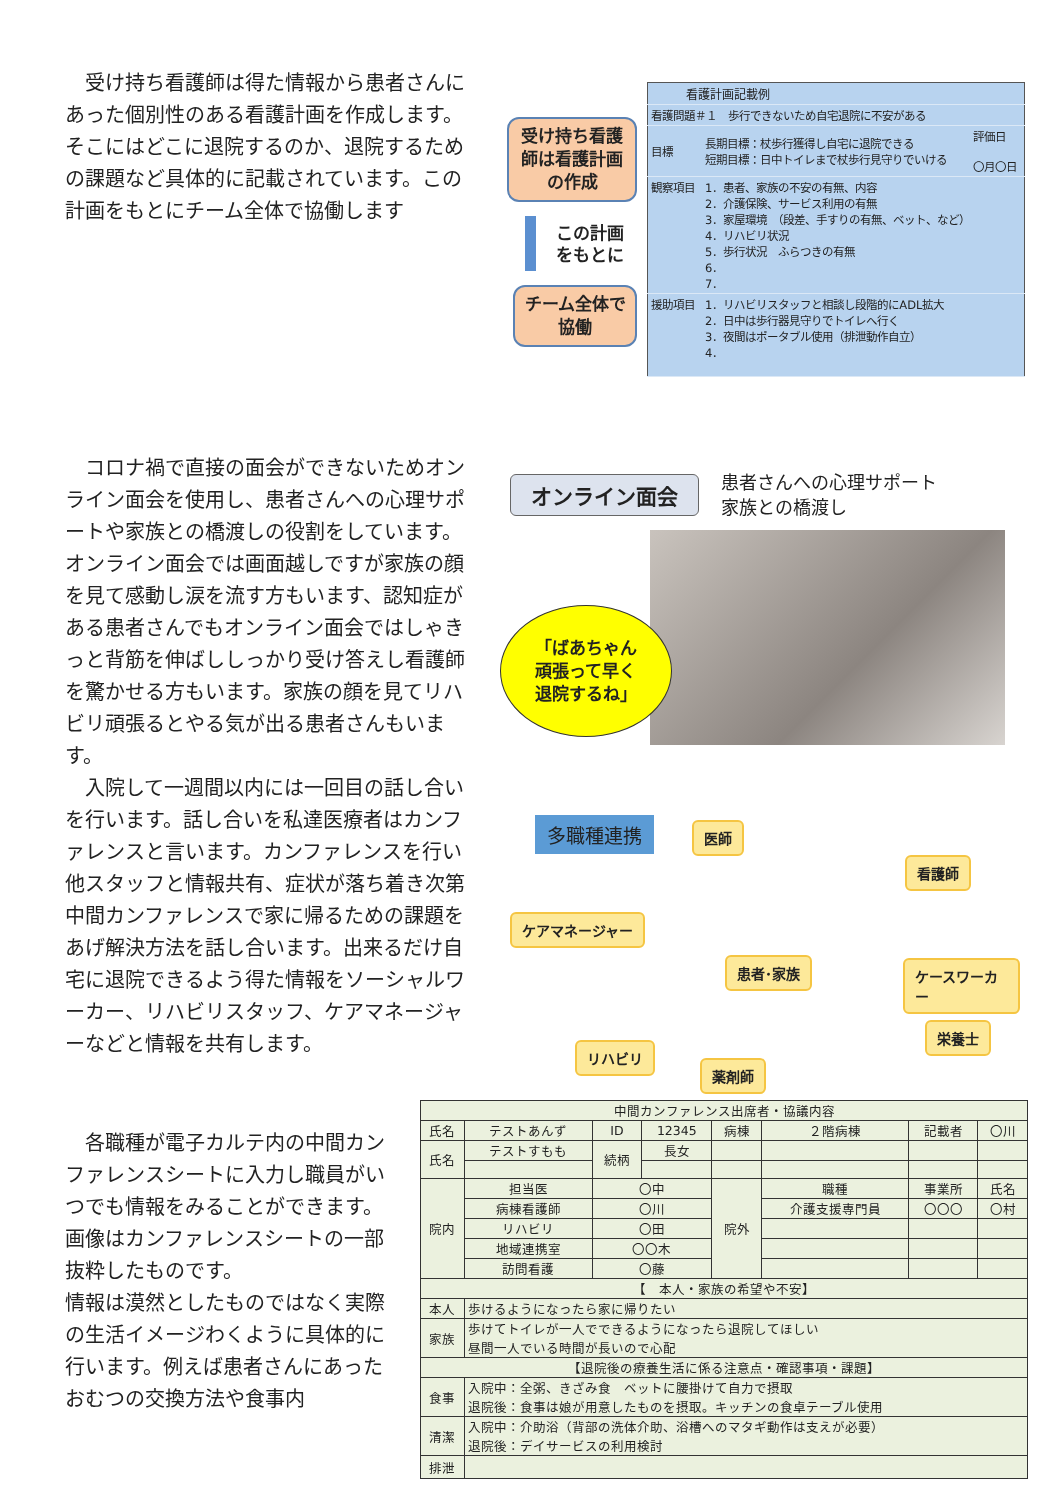受け持ち看護師は得た情報から患者さんにあった個別性のある看護計画を作成します。そこにはどこに退院するのか、退院するための課題など具体的に記載されています。この計画をもとにチーム全体で協働します
受け持ち看護師は看護計画の作成
この計画をもとに
チーム全体で協働
| 看護計画記載例 | | |
| 看護問題＃１ 歩行できないため自宅退院に不安がある | | |
| 目標 | 長期目標：杖歩行獲得し自宅に退院できる 短期目標：日中トイレまで杖歩行見守りでいける | 評価日 〇月〇日 |
| 観察項目 | 1．患者、家族の不安の有無、内容 2．介護保険、サービス利用の有無 3．家屋環境 （段差、手すりの有無、ベット、など） 4．リハビリ状況 5．歩行状況 ふらつきの有無 6． 7． | |
| 援助項目 | 1．リハビリスタッフと相談し段階的にADL拡大 2．日中は歩行器見守りでトイレへ行く 3．夜間はポータブル使用（排泄動作自立） 4． | |
　コロナ禍で直接の面会ができないためオンライン面会を使用し、患者さんへの心理サポートや家族との橋渡しの役割をしています。
オンライン面会では画面越しですが家族の顔を見て感動し涙を流す方もいます、認知症がある患者さんでもオンライン面会ではしゃきっと背筋を伸ばししっかり受け答えし看護師を驚かせる方もいます。家族の顔を見てリハビリ頑張るとやる気が出る患者さんもいます。
　入院して一週間以内には一回目の話し合いを行います。話し合いを私達医療者はカンファレンスと言います。カンファレンスを行い他スタッフと情報共有、症状が落ち着き次第中間カンファレンスで家に帰るための課題をあげ解決方法を話し合います。出来るだけ自宅に退院できるよう得た情報をソーシャルワーカー、リハビリスタッフ、ケアマネージャーなどと情報を共有します。
オンライン面会
患者さんへの心理サポート
家族との橋渡し
「ばあちゃん
頑張って早く
退院するね」
多職種連携 医師
看護師
ケアマネージャー
患者･家族 ケースワーカー
栄養士
リハビリ
薬剤師
　各職種が電子カルテ内の中間カンファレンスシートに入力し職員がいつでも情報をみることができます。画像はカンファレンスシートの一部抜粋したものです。
情報は漠然としたものではなく実際の生活イメージわくように具体的に行います。例えば患者さんにあったおむつの交換方法や食事内
| 中間カンファレンス出席者・協議内容 | | | | | | | |
| 氏名 | テストあんず | ID | 12345 | 病棟 | ２階病棟 | 記載者 | 〇川 |
| 氏名 | テストすもも | 続柄 | 長女 | | | | |
| 院内 | 担当医 | 〇中 | | 院外 | 職種 | 事業所 | 氏名 |
| | 病棟看護師 | 〇川 | | | 介護支援専門員 | 〇〇〇 | 〇村 |
| | リハビリ | 〇田 | | | | | |
| | 地域連携室 | 〇〇木 | | | | | |
| | 訪問看護 | 〇藤 | | | | | |
| 【 本人・家族の希望や不安】 | | | | | | | |
| 本人 | 歩けるようになったら家に帰りたい | | | | | | |
| 家族 | 歩けてトイレが一人でできるようになったら退院してほしい 昼間一人でいる時間が長いので心配 | | | | | | |
| 【退院後の療養生活に係る注意点・確認事項・課題】 | | | | | | | |
| 食事 | 入院中：全粥、きざみ食 ベットに腰掛けて自力で摂取 退院後：食事は娘が用意したものを摂取。キッチンの食卓テーブル使用 | | | | | | |
| 清潔 | 入院中：介助浴（背部の洗体介助、浴槽へのマタギ動作は支えが必要） 退院後：デイサービスの利用検討 | | | | | | |
| 排泄 | | | | | | | |